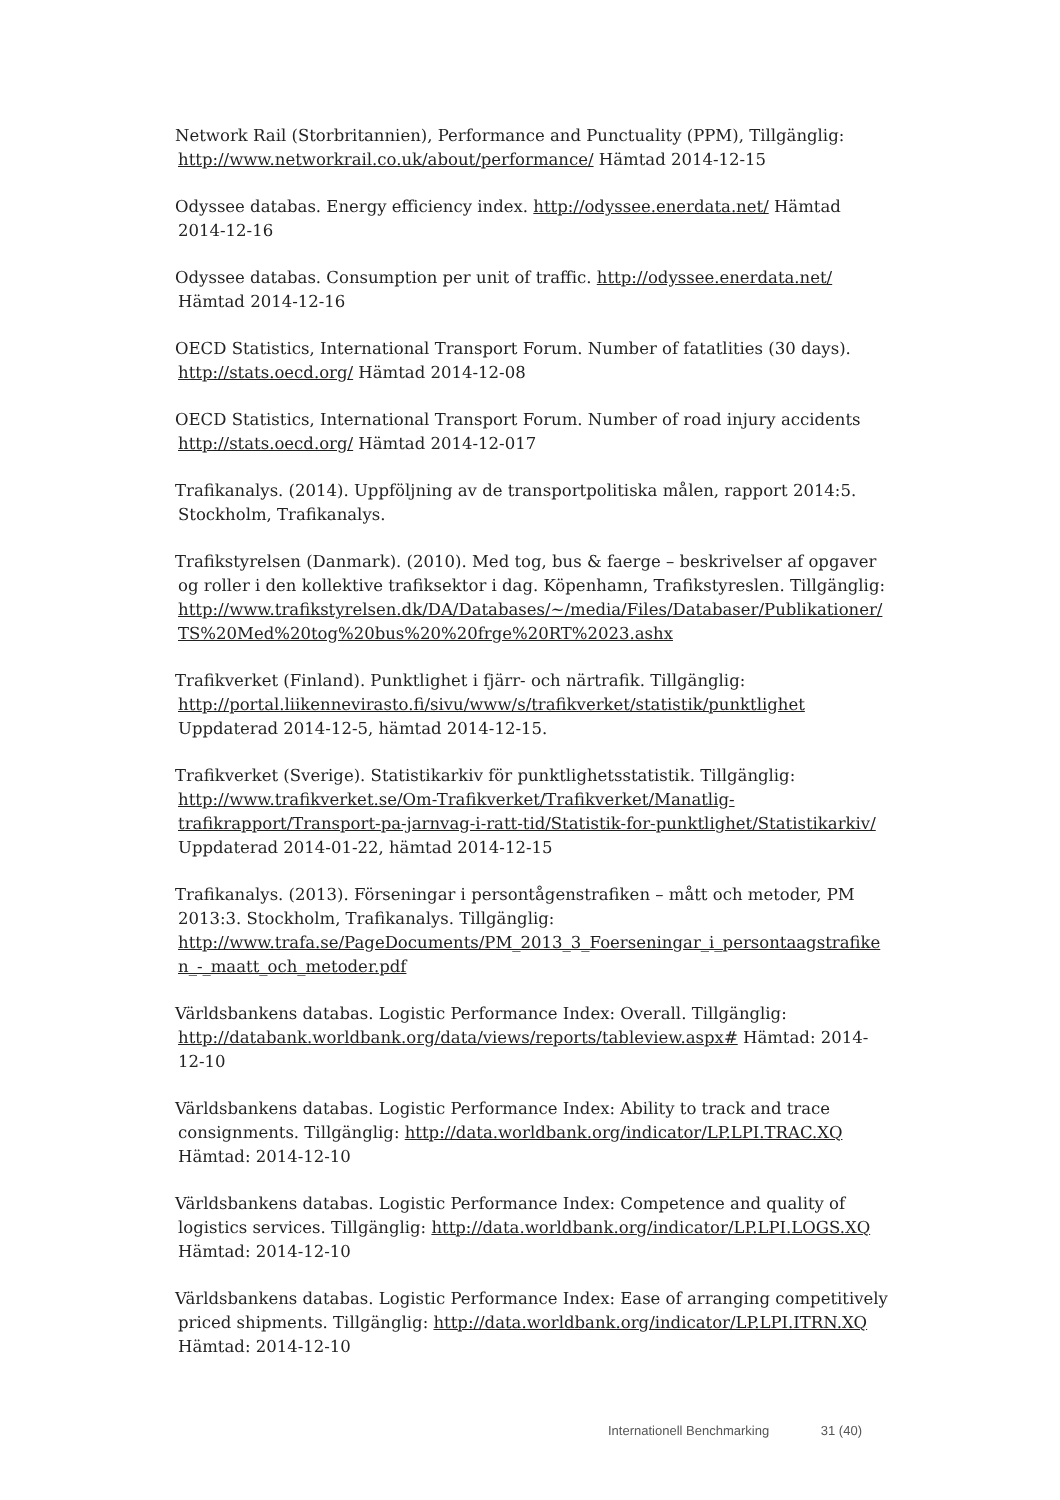Network Rail (Storbritannien), Performance and Punctuality (PPM), Tillgänglig: http://www.networkrail.co.uk/about/performance/ Hämtad 2014-12-15
Odyssee databas. Energy efficiency index. http://odyssee.enerdata.net/ Hämtad 2014-12-16
Odyssee databas. Consumption per unit of traffic. http://odyssee.enerdata.net/ Hämtad 2014-12-16
OECD Statistics, International Transport Forum. Number of fatatlities (30 days). http://stats.oecd.org/ Hämtad 2014-12-08
OECD Statistics, International Transport Forum. Number of road injury accidents http://stats.oecd.org/ Hämtad 2014-12-017
Trafikanalys. (2014). Uppföljning av de transportpolitiska målen, rapport 2014:5. Stockholm, Trafikanalys.
Trafikstyrelsen (Danmark). (2010). Med tog, bus & faerge – beskrivelser af opgaver og roller i den kollektive trafiksektor i dag. Köpenhamn, Trafikstyreslen. Tillgänglig: http://www.trafikstyrelsen.dk/DA/Databases/~/media/Files/Databaser/Publikationer/TS%20Med%20tog%20bus%20%20frge%20RT%2023.ashx
Trafikverket (Finland). Punktlighet i fjärr- och närtrafik. Tillgänglig: http://portal.liikennevirasto.fi/sivu/www/s/trafikverket/statistik/punktlighet Uppdaterad 2014-12-5, hämtad 2014-12-15.
Trafikverket (Sverige). Statistikarkiv för punktlighetsstatistik. Tillgänglig: http://www.trafikverket.se/Om-Trafikverket/Trafikverket/Manatlig-trafikrapport/Transport-pa-jarnvag-i-ratt-tid/Statistik-for-punktlighet/Statistikarkiv/ Uppdaterad 2014-01-22, hämtad 2014-12-15
Trafikanalys. (2013). Förseningar i persontågenstrafiken – mått och metoder, PM 2013:3. Stockholm, Trafikanalys. Tillgänglig: http://www.trafa.se/PageDocuments/PM_2013_3_Foerseningar_i_persontaagstrafiken_-_maatt_och_metoder.pdf
Världsbankens databas. Logistic Performance Index: Overall. Tillgänglig: http://databank.worldbank.org/data/views/reports/tableview.aspx# Hämtad: 2014-12-10
Världsbankens databas. Logistic Performance Index: Ability to track and trace consignments. Tillgänglig: http://data.worldbank.org/indicator/LP.LPI.TRAC.XQ Hämtad: 2014-12-10
Världsbankens databas. Logistic Performance Index: Competence and quality of logistics services. Tillgänglig: http://data.worldbank.org/indicator/LP.LPI.LOGS.XQ Hämtad: 2014-12-10
Världsbankens databas. Logistic Performance Index: Ease of arranging competitively priced shipments. Tillgänglig: http://data.worldbank.org/indicator/LP.LPI.ITRN.XQ Hämtad: 2014-12-10
Internationell Benchmarking 31 (40)